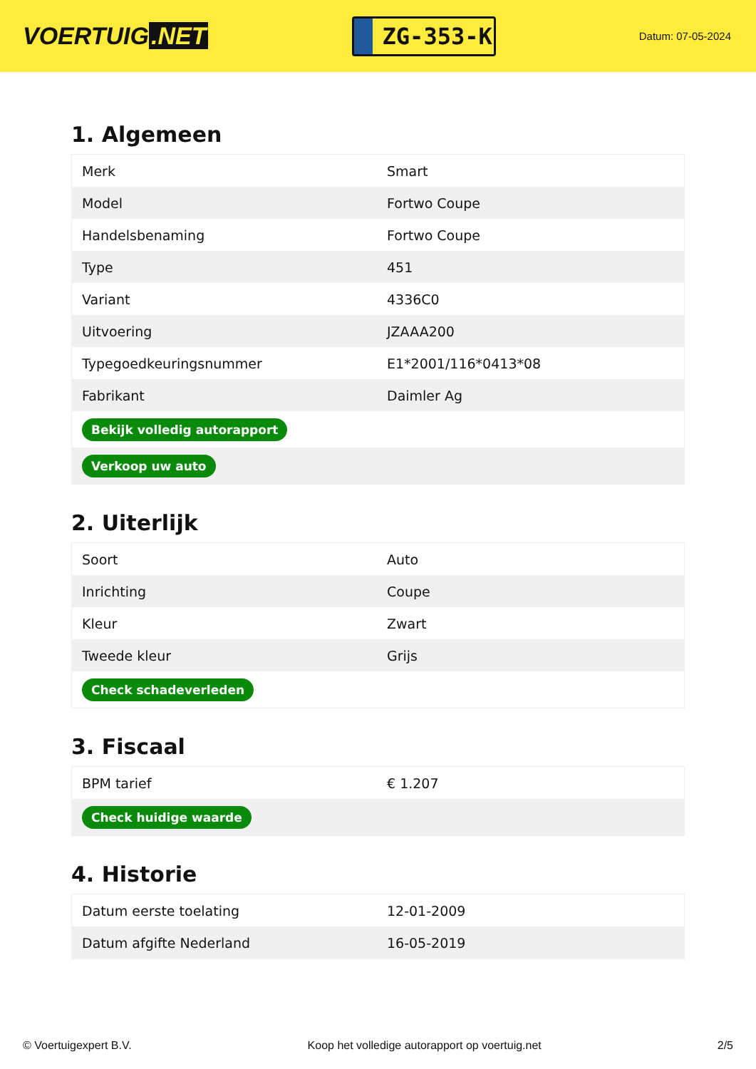VOERTUIG.NET
ZG-353-K
Datum: 07-05-2024
1. Algemeen
| Merk | Smart |
| Model | Fortwo Coupe |
| Handelsbenaming | Fortwo Coupe |
| Type | 451 |
| Variant | 4336C0 |
| Uitvoering | JZAAA200 |
| Typegoedkeuringsnummer | E1*2001/116*0413*08 |
| Fabrikant | Daimler Ag |
| Bekijk volledig autorapport | |
| Verkoop uw auto | |
2. Uiterlijk
| Soort | Auto |
| Inrichting | Coupe |
| Kleur | Zwart |
| Tweede kleur | Grijs |
| Check schadeverleden | |
3. Fiscaal
| BPM tarief | € 1.207 |
| Check huidige waarde | |
4. Historie
| Datum eerste toelating | 12-01-2009 |
| Datum afgifte Nederland | 16-05-2019 |
© Voertuigexpert B.V. Koop het volledige autorapport op voertuig.net 2/5